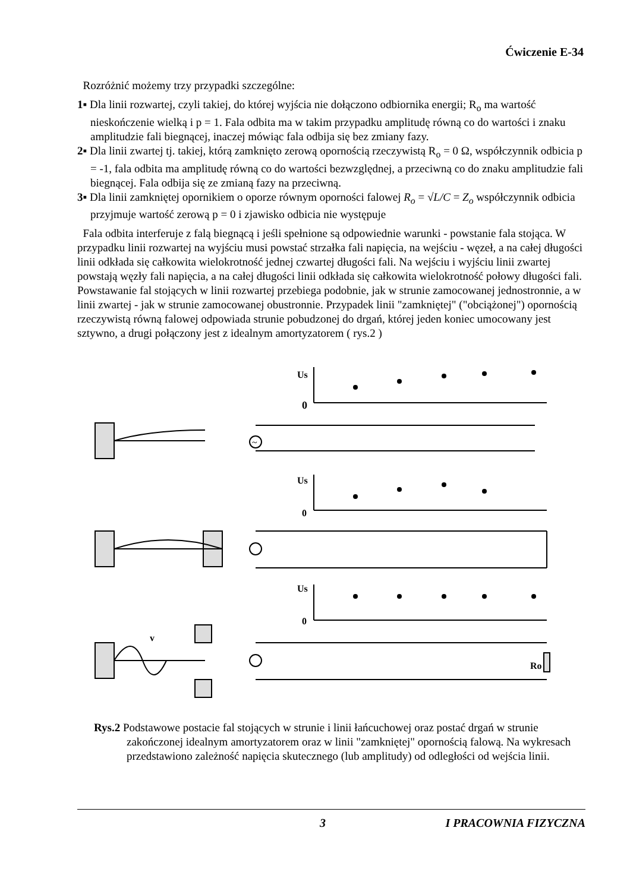Ćwiczenie E-34
Rozróżnić możemy trzy przypadki szczególne:
1▪ Dla linii rozwartej, czyli takiej, do której wyjścia nie dołączono odbiornika energii; R<sub>o</sub> ma wartość nieskończenie wielką i p = 1. Fala odbita ma w takim przypadku amplitudę równą co do wartości i znaku amplitudzie fali biegnącej, inaczej mówiąc fala odbija się bez zmiany fazy.
2▪ Dla linii zwartej tj. takiej, którą zamknięto zerową opornością rzeczywistą R<sub>o</sub> = 0 Ω, współczynnik odbicia p = -1, fala odbita ma amplitudę równą co do wartości bezwzględnej, a przeciwną co do znaku amplitudzie fali biegnącej. Fala odbija się ze zmianą fazy na przeciwną.
3▪ Dla linii zamkniętej opornikiem o oporze równym oporności falowej R<sub>o</sub> = √L/C = Z<sub>o</sub> współczynnik odbicia przyjmuje wartość zerową p = 0 i zjawisko odbicia nie występuje
Fala odbita interferuje z falą biegnącą i jeśli spełnione są odpowiednie warunki - powstanie fala stojąca. W przypadku linii rozwartej na wyjściu musi powstać strzałka fali napięcia, na wejściu - węzeł, a na całej długości linii odkłada się całkowita wielokrotność jednej czwartej długości fali. Na wejściu i wyjściu linii zwartej powstają węzły fali napięcia, a na całej długości linii odkłada się całkowita wielokrotność połowy długości fali. Powstawanie fal stojących w linii rozwartej przebiega podobnie, jak w strunie zamocowanej jednostronnie, a w linii zwartej - jak w strunie zamocowanej obustronnie. Przypadek linii "zamkniętej" ("obciążonej") opornością rzeczywistą równą falowej odpowiada strunie pobudzonej do drgań, której jeden koniec umocowany jest sztywno, a drugi połączony jest z idealnym amortyzatorem ( rys.2 )
Us
0
~
Us
0
Us
0
Ro
v
Rys.2 Podstawowe postacie fal stojących w strunie i linii łańcuchowej oraz postać drgań w strunie zakończonej idealnym amortyzatorem oraz w linii "zamkniętej" opornością falową. Na wykresach przedstawiono zależność napięcia skutecznego (lub amplitudy) od odległości od wejścia linii.
3 I PRACOWNIA FIZYCZNA